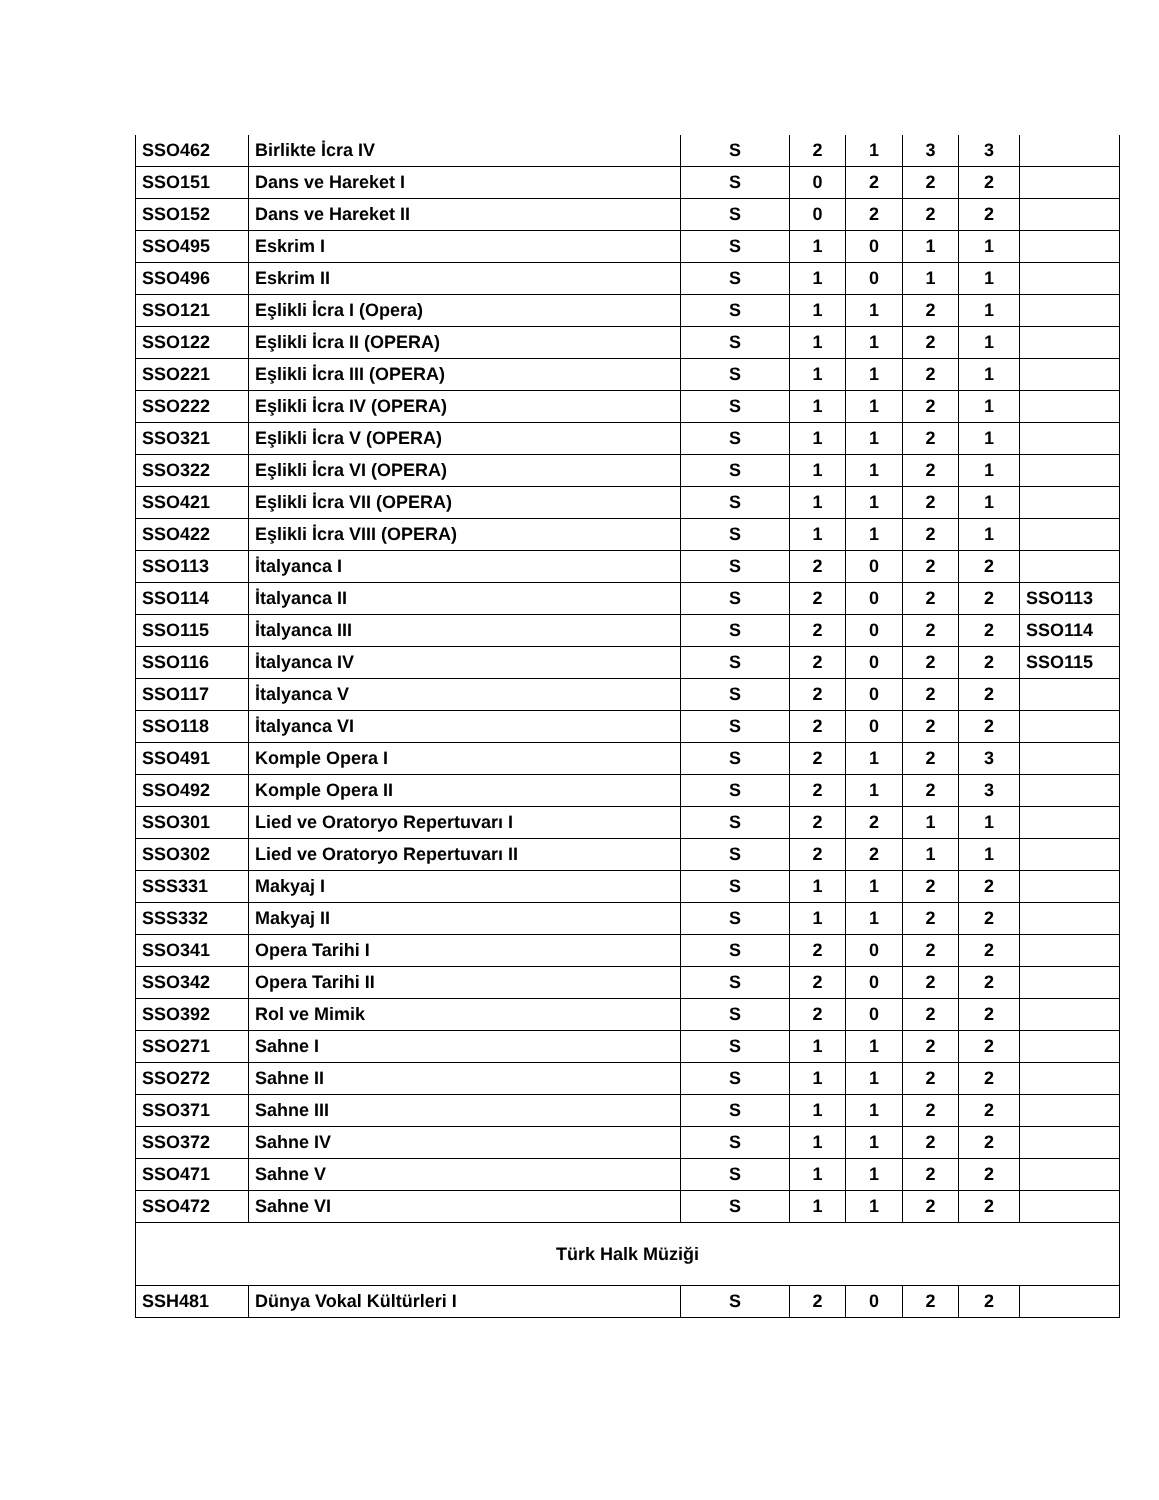| SSO462 | Birlikte İcra IV | S | 2 | 1 | 3 | 3 | |
| SSO151 | Dans ve Hareket I | S | 0 | 2 | 2 | 2 | |
| SSO152 | Dans ve Hareket II | S | 0 | 2 | 2 | 2 | |
| SSO495 | Eskrim I | S | 1 | 0 | 1 | 1 | |
| SSO496 | Eskrim II | S | 1 | 0 | 1 | 1 | |
| SSO121 | Eşlikli İcra I (Opera) | S | 1 | 1 | 2 | 1 | |
| SSO122 | Eşlikli İcra II (OPERA) | S | 1 | 1 | 2 | 1 | |
| SSO221 | Eşlikli İcra III (OPERA) | S | 1 | 1 | 2 | 1 | |
| SSO222 | Eşlikli İcra IV (OPERA) | S | 1 | 1 | 2 | 1 | |
| SSO321 | Eşlikli İcra V (OPERA) | S | 1 | 1 | 2 | 1 | |
| SSO322 | Eşlikli İcra VI (OPERA) | S | 1 | 1 | 2 | 1 | |
| SSO421 | Eşlikli İcra VII (OPERA) | S | 1 | 1 | 2 | 1 | |
| SSO422 | Eşlikli İcra VIII (OPERA) | S | 1 | 1 | 2 | 1 | |
| SSO113 | İtalyanca I | S | 2 | 0 | 2 | 2 | |
| SSO114 | İtalyanca II | S | 2 | 0 | 2 | 2 | SSO113 |
| SSO115 | İtalyanca III | S | 2 | 0 | 2 | 2 | SSO114 |
| SSO116 | İtalyanca IV | S | 2 | 0 | 2 | 2 | SSO115 |
| SSO117 | İtalyanca V | S | 2 | 0 | 2 | 2 | |
| SSO118 | İtalyanca VI | S | 2 | 0 | 2 | 2 | |
| SSO491 | Komple Opera I | S | 2 | 1 | 2 | 3 | |
| SSO492 | Komple Opera II | S | 2 | 1 | 2 | 3 | |
| SSO301 | Lied ve Oratoryo Repertuvarı I | S | 2 | 2 | 1 | 1 | |
| SSO302 | Lied ve Oratoryo Repertuvarı II | S | 2 | 2 | 1 | 1 | |
| SSS331 | Makyaj I | S | 1 | 1 | 2 | 2 | |
| SSS332 | Makyaj II | S | 1 | 1 | 2 | 2 | |
| SSO341 | Opera Tarihi I | S | 2 | 0 | 2 | 2 | |
| SSO342 | Opera Tarihi II | S | 2 | 0 | 2 | 2 | |
| SSO392 | Rol ve Mimik | S | 2 | 0 | 2 | 2 | |
| SSO271 | Sahne I | S | 1 | 1 | 2 | 2 | |
| SSO272 | Sahne II | S | 1 | 1 | 2 | 2 | |
| SSO371 | Sahne III | S | 1 | 1 | 2 | 2 | |
| SSO372 | Sahne IV | S | 1 | 1 | 2 | 2 | |
| SSO471 | Sahne V | S | 1 | 1 | 2 | 2 | |
| SSO472 | Sahne VI | S | 1 | 1 | 2 | 2 | |
| Türk Halk Müziği | | | | | | | |
| SSH481 | Dünya Vokal Kültürleri I | S | 2 | 0 | 2 | 2 | |